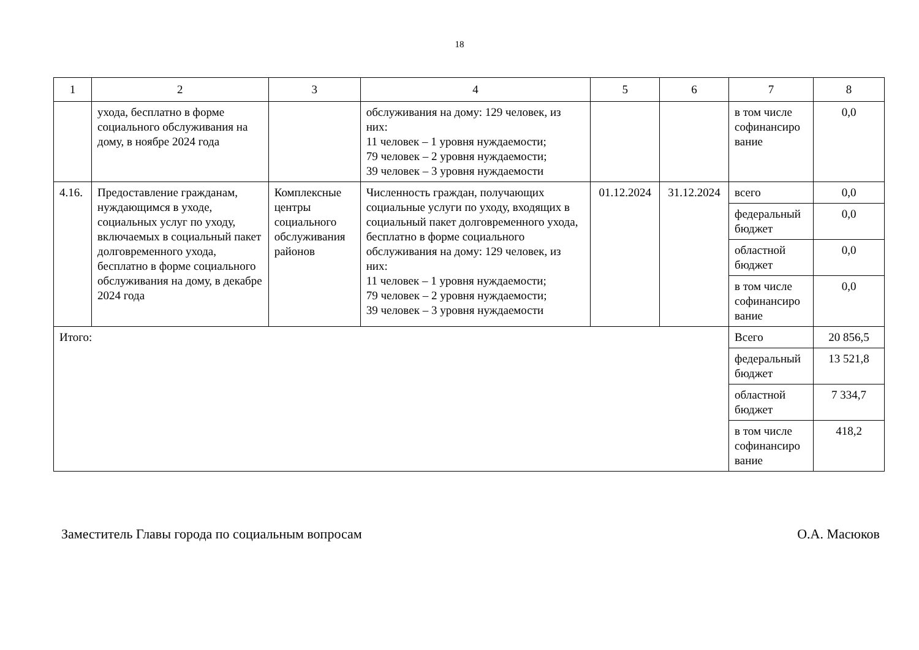18
| 1 | 2 | 3 | 4 | 5 | 6 | 7 | 8 |
| | ухода, бесплатно в форме социального обслуживания на дому, в ноябре 2024 года | | обслуживания на дому: 129 человек, из них: 11 человек – 1 уровня нуждаемости; 79 человек – 2 уровня нуждаемости; 39 человек – 3 уровня нуждаемости | | | в том числе софинансиро вание | 0,0 |
| 4.16. | Предоставление гражданам, нуждающимся в уходе, социальных услуг по уходу, включаемых в социальный пакет долговременного ухода, бесплатно в форме социального обслуживания на дому, в декабре 2024 года | Комплексные центры социального обслуживания районов | Численность граждан, получающих социальные услуги по уходу, входящих в социальный пакет долговременного ухода, бесплатно в форме социального обслуживания на дому: 129 человек, из них: 11 человек – 1 уровня нуждаемости; 79 человек – 2 уровня нуждаемости; 39 человек – 3 уровня нуждаемости | 01.12.2024 | 31.12.2024 | всего | 0,0 |
| | | | | | | федеральный бюджет | 0,0 |
| | | | | | | областной бюджет | 0,0 |
| | | | | | | в том числе софинансиро вание | 0,0 |
| Итого: | | | | | | Всего | 20 856,5 |
| | | | | | | федеральный бюджет | 13 521,8 |
| | | | | | | областной бюджет | 7 334,7 |
| | | | | | | в том числе софинансиро вание | 418,2 |
Заместитель Главы города по социальным вопросам О.А. Масюков